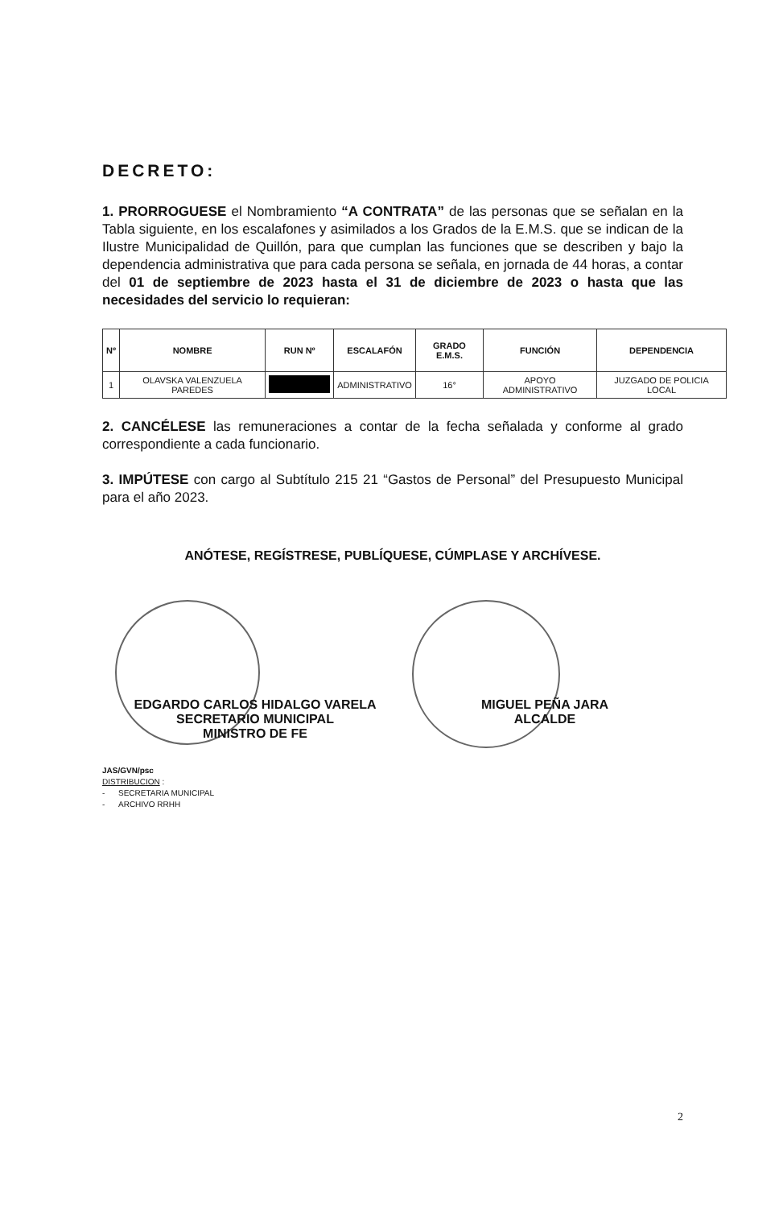DECRETO:
1. PRORROGUESE el Nombramiento “A CONTRATA” de las personas que se señalan en la Tabla siguiente, en los escalafones y asimilados a los Grados de la E.M.S. que se indican de la Ilustre Municipalidad de Quillón, para que cumplan las funciones que se describen y bajo la dependencia administrativa que para cada persona se señala, en jornada de 44 horas, a contar del 01 de septiembre de 2023 hasta el 31 de diciembre de 2023 o hasta que las necesidades del servicio lo requieran:
| Nº | NOMBRE | RUN Nº | ESCALAFÓN | GRADO E.M.S. | FUNCIÓN | DEPENDENCIA |
| --- | --- | --- | --- | --- | --- | --- |
| 1 | OLAVSKA VALENZUELA PAREDES | | ADMINISTRATIVO | 16° | APOYO ADMINISTRATIVO | JUZGADO DE POLICIA LOCAL |
2. CANCÉLESE las remuneraciones a contar de la fecha señalada y conforme al grado correspondiente a cada funcionario.
3. IMPÚTESE con cargo al Subtítulo 215 21 “Gastos de Personal” del Presupuesto Municipal para el año 2023.
ANÓTESE, REGÍSTRESE, PUBLÍQUESE, CÚMPLASE Y ARCHÍVESE.
EDGARDO CARLOS HIDALGO VARELA
SECRETARIO MUNICIPAL
MINISTRO DE FE
MIGUEL PEÑA JARA
ALCALDE
JAS/GVN/psc
DISTRIBUCION :
- SECRETARIA MUNICIPAL
- ARCHIVO RRHH
2